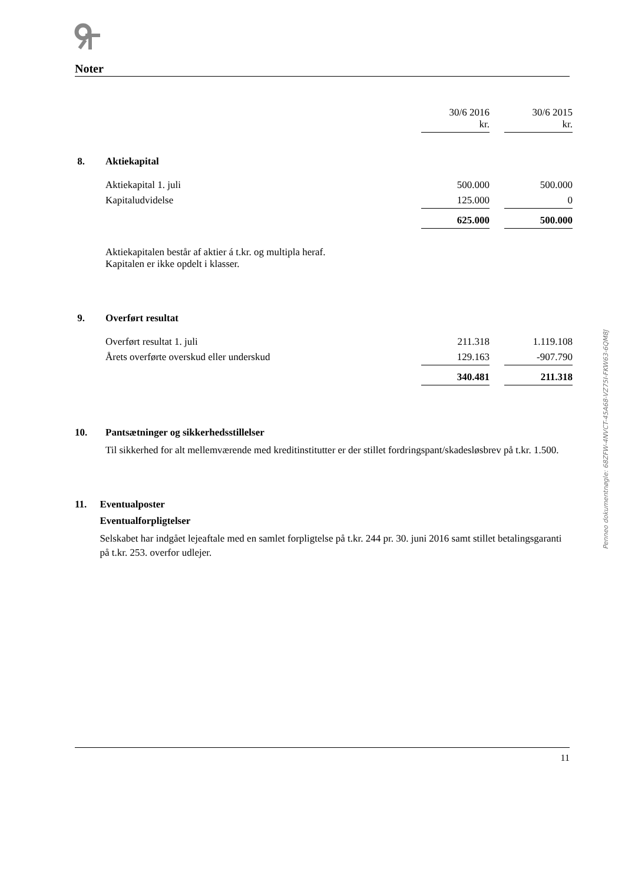Noter
| | | 30/6 2016 kr. | | 30/6 2015 kr. |
| 8. | Aktiekapital | | | |
| | Aktiekapital 1. juli | 500.000 | | 500.000 |
| | Kapitaludvidelse | 125.000 | | 0 |
| | | 625.000 | | 500.000 |
| | Aktiekapitalen består af aktier á t.kr. og multipla heraf. Kapitalen er ikke opdelt i klasser. | | | |
| 9. | Overført resultat | | | |
| | Overført resultat 1. juli | 211.318 | | 1.119.108 |
| | Årets overførte overskud eller underskud | 129.163 | | -907.790 |
| | | 340.481 | | 211.318 |
10. Pantsætninger og sikkerhedsstillelser
Til sikkerhed for alt mellemværende med kreditinstitutter er der stillet fordringspant/skadesløsbrev på t.kr. 1.500.
11. Eventualposter
Eventualforpligtelser
Selskabet har indgået lejeaftale med en samlet forpligtelse på t.kr. 244 pr. 30. juni 2016 samt stillet betalingsgaranti på t.kr. 253. overfor udlejer.
Penneo dokumentnøgle: 68ZFW-4NVCT-45A68-VZ75I-FKW63-6QM8J
11